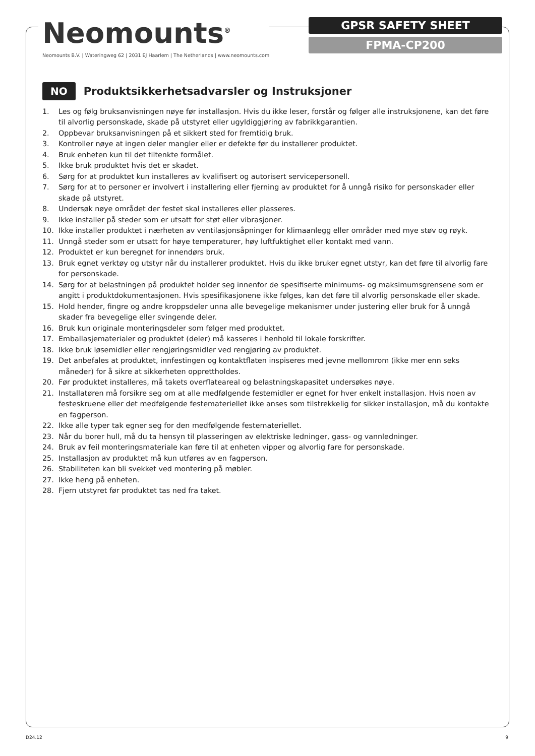Neomounts<sup>®</sup>
Neomounts B.V. | Wateringweg 62 | 2031 EJ Haarlem | The Netherlands | www.neomounts.com
GPSR SAFETY SHEET
FPMA-CP200
NO
Produktsikkerhetsadvarsler og Instruksjoner
1. Les og følg bruksanvisningen nøye før installasjon. Hvis du ikke leser, forstår og følger alle instruksjonene, kan det føre til alvorlig personskade, skade på utstyret eller ugyldiggjøring av fabrikkgarantien.
2. Oppbevar bruksanvisningen på et sikkert sted for fremtidig bruk.
3. Kontroller nøye at ingen deler mangler eller er defekte før du installerer produktet.
4. Bruk enheten kun til det tiltenkte formålet.
5. Ikke bruk produktet hvis det er skadet.
6. Sørg for at produktet kun installeres av kvalifisert og autorisert servicepersonell.
7. Sørg for at to personer er involvert i installering eller fjerning av produktet for å unngå risiko for personskader eller skade på utstyret.
8. Undersøk nøye området der festet skal installeres eller plasseres.
9. Ikke installer på steder som er utsatt for støt eller vibrasjoner.
10. Ikke installer produktet i nærheten av ventilasjonsåpninger for klimaanlegg eller områder med mye støv og røyk.
11. Unngå steder som er utsatt for høye temperaturer, høy luftfuktighet eller kontakt med vann.
12. Produktet er kun beregnet for innendørs bruk.
13. Bruk egnet verktøy og utstyr når du installerer produktet. Hvis du ikke bruker egnet utstyr, kan det føre til alvorlig fare for personskade.
14. Sørg for at belastningen på produktet holder seg innenfor de spesifiserte minimums- og maksimumsgrensene som er angitt i produktdokumentasjonen. Hvis spesifikasjonene ikke følges, kan det føre til alvorlig personskade eller skade.
15. Hold hender, fingre og andre kroppsdeler unna alle bevegelige mekanismer under justering eller bruk for å unngå skader fra bevegelige eller svingende deler.
16. Bruk kun originale monteringsdeler som følger med produktet.
17. Emballasjematerialer og produktet (deler) må kasseres i henhold til lokale forskrifter.
18. Ikke bruk løsemidler eller rengjøringsmidler ved rengjøring av produktet.
19. Det anbefales at produktet, innfestingen og kontaktflaten inspiseres med jevne mellomrom (ikke mer enn seks måneder) for å sikre at sikkerheten opprettholdes.
20. Før produktet installeres, må takets overflateareal og belastningskapasitet undersøkes nøye.
21. Installatøren må forsikre seg om at alle medfølgende festemidler er egnet for hver enkelt installasjon. Hvis noen av festeskruene eller det medfølgende festemateriellet ikke anses som tilstrekkelig for sikker installasjon, må du kontakte en fagperson.
22. Ikke alle typer tak egner seg for den medfølgende festemateriellet.
23. Når du borer hull, må du ta hensyn til plasseringen av elektriske ledninger, gass- og vannledninger.
24. Bruk av feil monteringsmateriale kan føre til at enheten vipper og alvorlig fare for personskade.
25. Installasjon av produktet må kun utføres av en fagperson.
26. Stabiliteten kan bli svekket ved montering på møbler.
27. Ikke heng på enheten.
28. Fjern utstyret før produktet tas ned fra taket.
D24.12 9